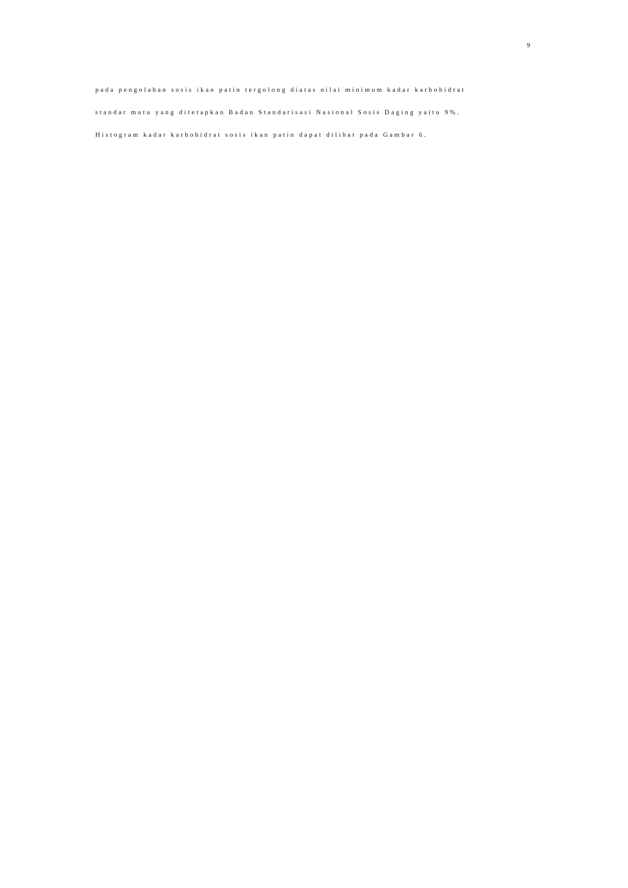9
pada pengolahan sosis ikan patin tergolong diatas nilai minimum kadar karbohidrat
standar mutu yang ditetapkan Badan Standarisasi Nasional Sosis Daging yaitu 9%.
Histogram kadar karbohidrat sosis ikan patin dapat dilihat pada Gambar 6.